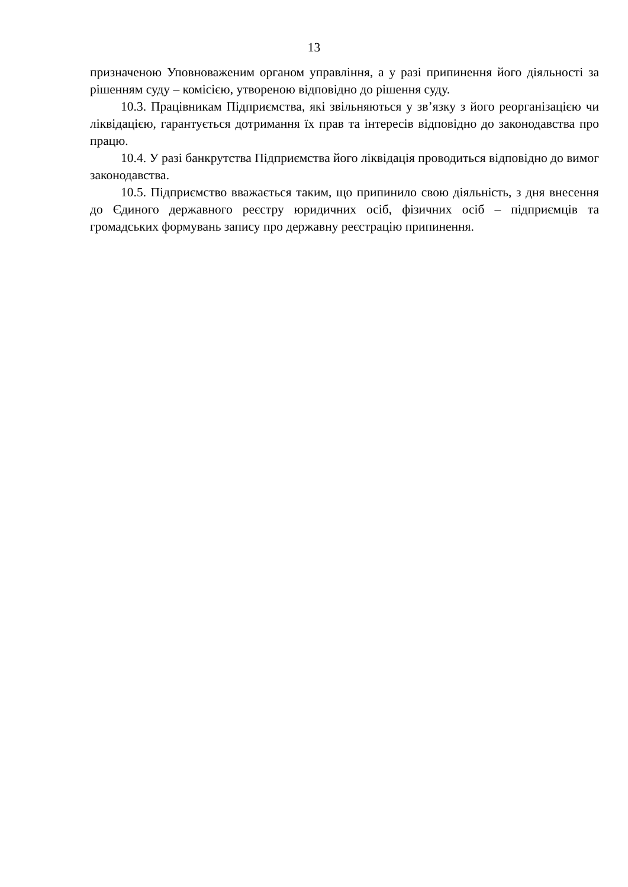13
призначеною Уповноваженим органом управління, а у разі припинення його діяльності за рішенням суду – комісією, утвореною відповідно до рішення суду.
10.3. Працівникам Підприємства, які звільняються у зв’язку з його реорганізацією чи ліквідацією, гарантується дотримання їх прав та інтересів відповідно до законодавства про працю.
10.4. У разі банкрутства Підприємства його ліквідація проводиться відповідно до вимог законодавства.
10.5. Підприємство вважається таким, що припинило свою діяльність, з дня внесення до Єдиного державного реєстру юридичних осіб, фізичних осіб – підприємців та громадських формувань запису про державну реєстрацію припинення.